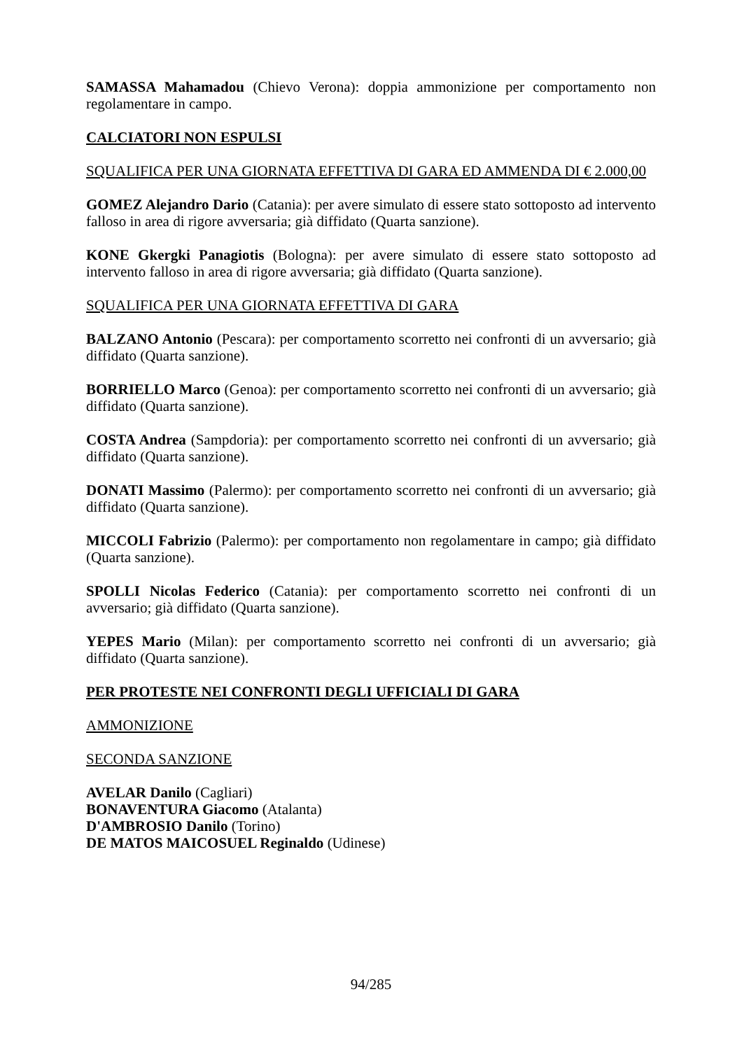SAMASSA Mahamadou (Chievo Verona): doppia ammonizione per comportamento non regolamentare in campo.
CALCIATORI NON ESPULSI
SQUALIFICA PER UNA GIORNATA EFFETTIVA DI GARA ED AMMENDA DI € 2.000,00
GOMEZ Alejandro Dario (Catania): per avere simulato di essere stato sottoposto ad intervento falloso in area di rigore avversaria; già diffidato (Quarta sanzione).
KONE Gkergki Panagiotis (Bologna): per avere simulato di essere stato sottoposto ad intervento falloso in area di rigore avversaria; già diffidato (Quarta sanzione).
SQUALIFICA PER UNA GIORNATA EFFETTIVA DI GARA
BALZANO Antonio (Pescara): per comportamento scorretto nei confronti di un avversario; già diffidato (Quarta sanzione).
BORRIELLO Marco (Genoa): per comportamento scorretto nei confronti di un avversario; già diffidato (Quarta sanzione).
COSTA Andrea (Sampdoria): per comportamento scorretto nei confronti di un avversario; già diffidato (Quarta sanzione).
DONATI Massimo (Palermo): per comportamento scorretto nei confronti di un avversario; già diffidato (Quarta sanzione).
MICCOLI Fabrizio (Palermo): per comportamento non regolamentare in campo; già diffidato (Quarta sanzione).
SPOLLI Nicolas Federico (Catania): per comportamento scorretto nei confronti di un avversario; già diffidato (Quarta sanzione).
YEPES Mario (Milan): per comportamento scorretto nei confronti di un avversario; già diffidato (Quarta sanzione).
PER PROTESTE NEI CONFRONTI DEGLI UFFICIALI DI GARA
AMMONIZIONE
SECONDA SANZIONE
AVELAR Danilo (Cagliari)
BONAVENTURA Giacomo (Atalanta)
D'AMBROSIO Danilo (Torino)
DE MATOS MAICOSUEL Reginaldo (Udinese)
94/285